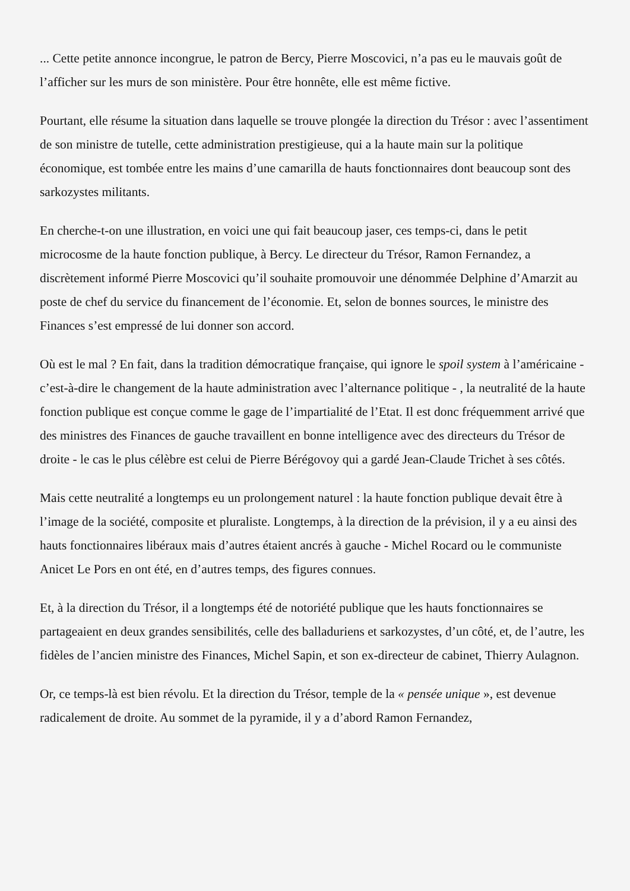... Cette petite annonce incongrue, le patron de Bercy, Pierre Moscovici, n’a pas eu le mauvais goût de l’afficher sur les murs de son ministère. Pour être honnête, elle est même fictive.
Pourtant, elle résume la situation dans laquelle se trouve plongée la direction du Trésor : avec l’assentiment de son ministre de tutelle, cette administration prestigieuse, qui a la haute main sur la politique économique, est tombée entre les mains d’une camarilla de hauts fonctionnaires dont beaucoup sont des sarkozystes militants.
En cherche-t-on une illustration, en voici une qui fait beaucoup jaser, ces temps-ci, dans le petit microcosme de la haute fonction publique, à Bercy. Le directeur du Trésor, Ramon Fernandez, a discrètement informé Pierre Moscovici qu’il souhaite promouvoir une dénommée Delphine d’Amarzit au poste de chef du service du financement de l’économie. Et, selon de bonnes sources, le ministre des Finances s’est empressé de lui donner son accord.
Où est le mal ? En fait, dans la tradition démocratique française, qui ignore le spoil system à l’américaine - c’est-à-dire le changement de la haute administration avec l’alternance politique - , la neutralité de la haute fonction publique est conçue comme le gage de l’impartialité de l’Etat. Il est donc fréquemment arrivé que des ministres des Finances de gauche travaillent en bonne intelligence avec des directeurs du Trésor de droite - le cas le plus célèbre est celui de Pierre Bérégovoy qui a gardé Jean-Claude Trichet à ses côtés.
Mais cette neutralité a longtemps eu un prolongement naturel : la haute fonction publique devait être à l’image de la société, composite et pluraliste. Longtemps, à la direction de la prévision, il y a eu ainsi des hauts fonctionnaires libéraux mais d’autres étaient ancrés à gauche - Michel Rocard ou le communiste Anicet Le Pors en ont été, en d’autres temps, des figures connues.
Et, à la direction du Trésor, il a longtemps été de notoriété publique que les hauts fonctionnaires se partageaient en deux grandes sensibilités, celle des balladuriens et sarkozystes, d’un côté, et, de l’autre, les fidèles de l’ancien ministre des Finances, Michel Sapin, et son ex-directeur de cabinet, Thierry Aulagnon.
Or, ce temps-là est bien révolu. Et la direction du Trésor, temple de la « pensée unique », est devenue radicalement de droite. Au sommet de la pyramide, il y a d’abord Ramon Fernandez,